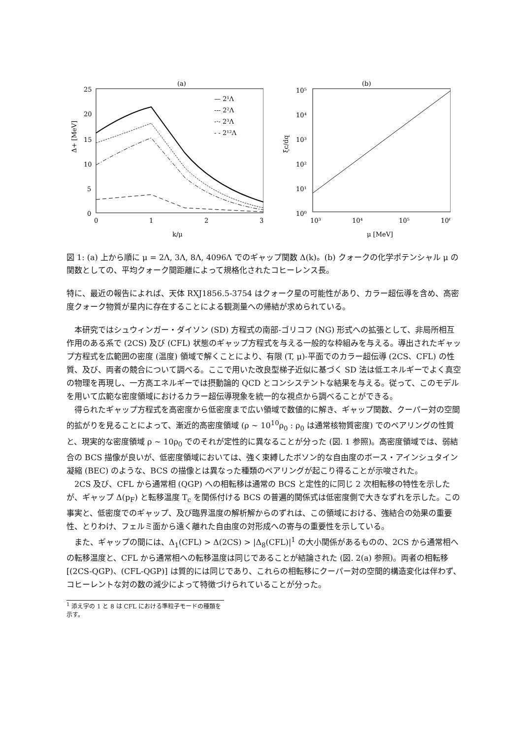(a)
25
20
15
10
5
0
0
1
2
3
Δ+ [MeV]
k/μ
— 2¹Λ
--- 2²Λ
-·- 2³Λ
- - 2¹²Λ
(b)
10⁵
10⁴
10³
10²
10¹
10⁰
10³
10⁴
10⁵
10⁶
ξc/dq
μ [MeV]
図 1: (a) 上から順に μ = 2Λ, 3Λ, 8Λ, 4096Λ でのギャップ関数 Δ(k)。(b) クォークの化学ポテンシャル μ の関数としての、平均クォーク間距離によって規格化されたコヒーレンス長。
特に、最近の報告によれば、天体 RXJ1856.5-3754 はクォーク星の可能性があり、カラー超伝導を含め、高密度クォーク物質が星内に存在することによる観測量への帰結が求められている。
本研究ではシュウィンガー・ダイソン (SD) 方程式の南部-ゴリコフ (NG) 形式への拡張として、非局所相互作用のある系で (2CS) 及び (CFL) 状態のギャップ方程式を与える一般的な枠組みを与える。導出されたギャップ方程式を広範囲の密度 (温度) 領域で解くことにより、有限 (T, μ)-平面でのカラー超伝導 (2CS、CFL) の性質、及び、両者の競合について調べる。ここで用いた改良型梯子近似に基づく SD 法は低エネルギーでよく真空の物理を再現し、一方高エネルギーでは摂動論的 QCD とコンシステントな結果を与える。従って、このモデルを用いて広範な密度領域におけるカラー超伝導現象を統一的な視点から調べることができる。
得られたギャップ方程式を高密度から低密度まで広い領域で数値的に解き、ギャップ関数、クーパー対の空間的拡がりを見ることによって、漸近的高密度領域 (ρ ∼ 10<sup>10</sup>ρ<sub>0</sub> : ρ<sub>0</sub> は通常核物質密度) でのペアリングの性質と、現実的な密度領域 ρ ∼ 10ρ<sub>0</sub> でのそれが定性的に異なることが分った (図. 1 参照)。高密度領域では、弱結合の BCS 描像が良いが、低密度領域においては、強く束縛したボソン的な自由度のボース・アインシュタイン凝縮 (BEC) のような、BCS の描像とは異なった種類のペアリングが起こり得ることが示唆された。
2CS 及び、CFL から通常相 (QGP) への相転移は通常の BCS と定性的に同じ 2 次相転移の特性を示したが、ギャップ Δ(p<sub>F</sub>) と転移温度 T<sub>c</sub> を関係付ける BCS の普遍的関係式は低密度側で大きなずれを示した。この事実と、低密度でのギャップ、及び臨界温度の解析解からのずれは、この領域における、強結合の効果の重要性、とりわけ、フェルミ面から遠く離れた自由度の対形成への寄与の重要性を示している。
また、ギャップの間には、Δ<sub>1</sub>(CFL) > Δ(2CS) > |Δ<sub>8</sub>(CFL)|<sup>1</sup> の大小関係があるものの、2CS から通常相への転移温度と、CFL から通常相への転移温度は同じであることが結論された (図. 2(a) 参照)。両者の相転移 [(2CS-QGP)、(CFL-QGP)] は質的には同じであり、これらの相転移にクーパー対の空間的構造変化は伴わず、コヒーレントな対の数の減少によって特徴づけられていることが分った。
<sup>1</sup> 添え字の 1 と 8 は CFL における準粒子モードの種類を示す。